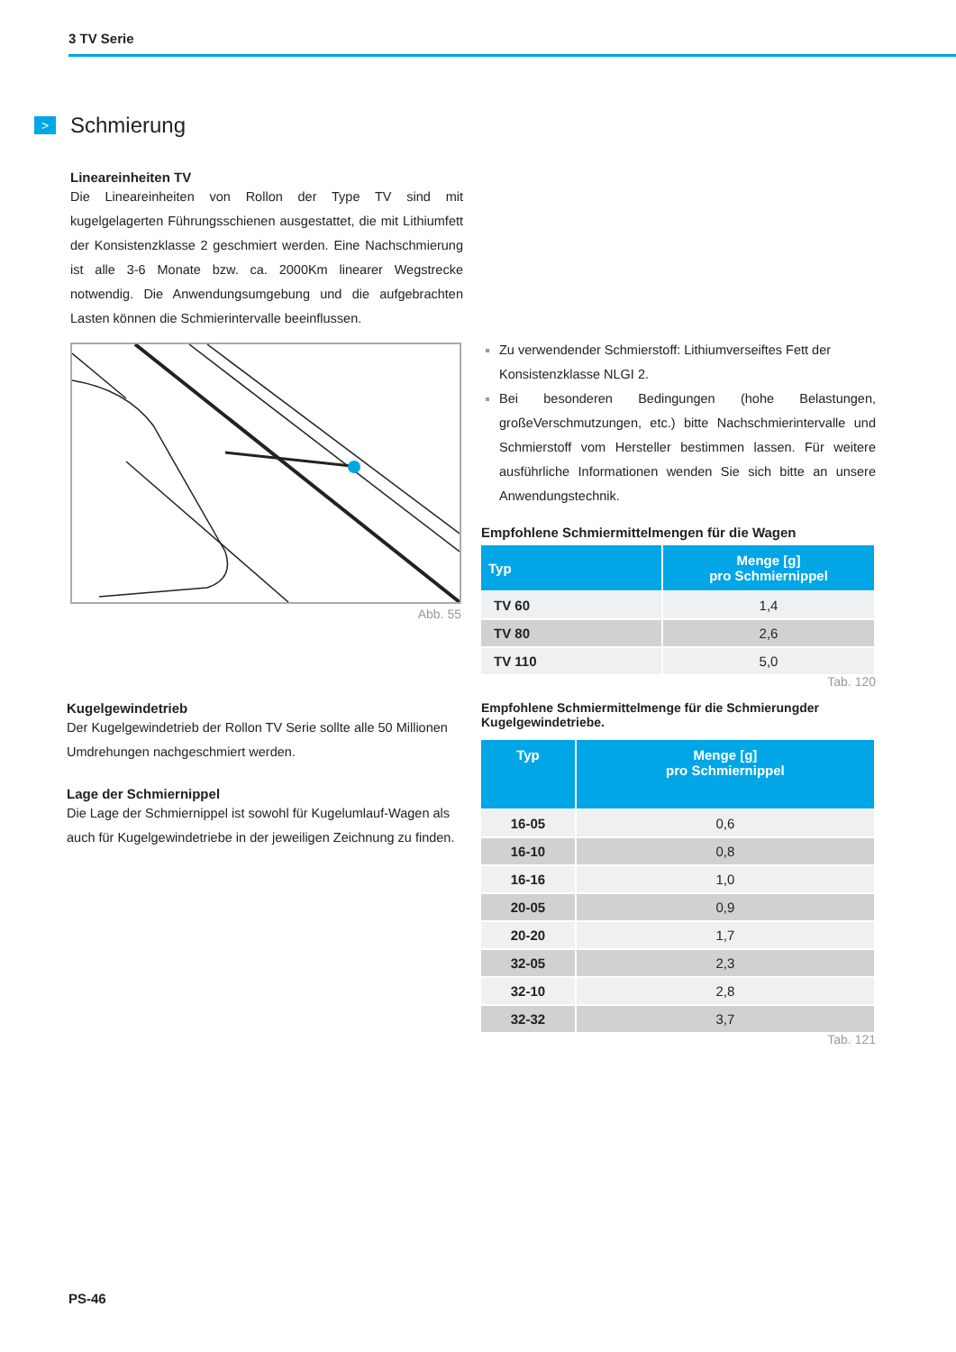3 TV Serie
>
Schmierung
Lineareinheiten TV
Die Lineareinheiten von Rollon der Type TV sind mit kugelgelagerten Führungsschienen ausgestattet, die mit Lithiumfett der Konsistenzklasse 2 geschmiert werden. Eine Nachschmierung ist alle 3-6 Monate bzw. ca. 2000Km linearer Wegstrecke notwendig. Die Anwendungsumgebung und die aufgebrachten Lasten können die Schmierintervalle beeinflussen.
Abb. 55
Zu verwendender Schmierstoff: Lithiumverseiftes Fett der Konsistenzklasse NLGI 2.
Bei besonderen Bedingungen (hohe Belastungen, großeVerschmutzungen, etc.) bitte Nachschmierintervalle und Schmierstoff vom Hersteller bestimmen lassen. Für weitere ausführliche Informationen wenden Sie sich bitte an unsere Anwendungstechnik.
Empfohlene Schmiermittelmengen für die Wagen
| Typ | Menge [g] pro Schmiernippel |
| --- | --- |
| TV 60 | 1,4 |
| TV 80 | 2,6 |
| TV 110 | 5,0 |
Tab. 120
Kugelgewindetrieb
Der Kugelgewindetrieb der Rollon TV Serie sollte alle 50 Millionen Umdrehungen nachgeschmiert werden.
Lage der Schmiernippel
Die Lage der Schmiernippel ist sowohl für Kugelumlauf-Wagen als auch für Kugelgewindetriebe in der jeweiligen Zeichnung zu finden.
Empfohlene Schmiermittelmenge für die Schmierungder Kugelgewindetriebe.
| Typ | Menge [g] pro Schmiernippel |
| --- | --- |
| 16-05 | 0,6 |
| 16-10 | 0,8 |
| 16-16 | 1,0 |
| 20-05 | 0,9 |
| 20-20 | 1,7 |
| 32-05 | 2,3 |
| 32-10 | 2,8 |
| 32-32 | 3,7 |
Tab. 121
PS-46